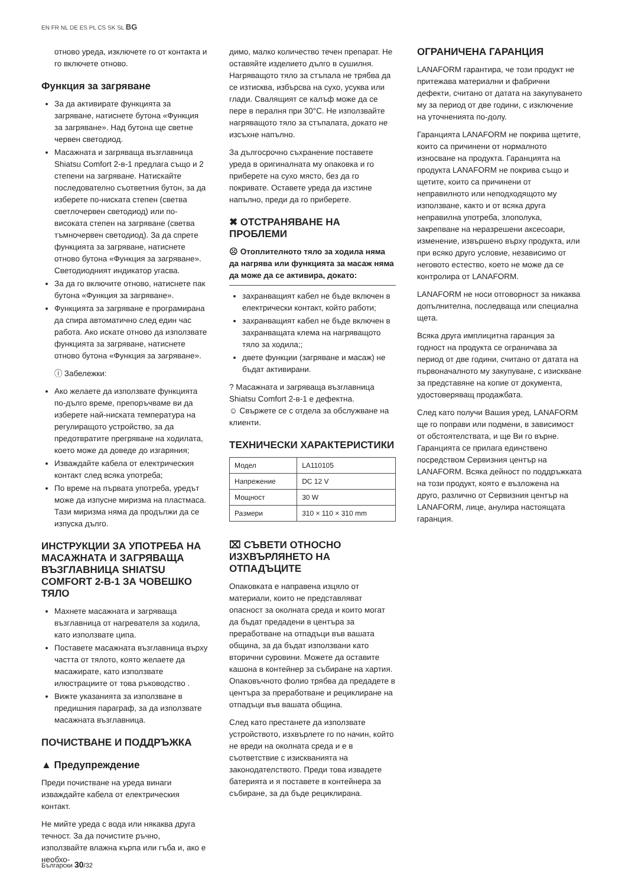EN FR NL DE ES PL CS SK SL BG
отново уреда, изключете го от контакта и го включете отново.
Функция за загряване
За да активирате функцията за загряване, натиснете бутона «Функция за загряване». Над бутона ще светне червен светодиод.
Масажната и загряваща възглавница Shiatsu Comfort 2-в-1 предлага също и 2 степени на загряване. Натискайте последователно съответния бутон, за да изберете по-ниската степен (светва светлочервен светодиод) или по-високата степен на загряване (светва тъмночервен светодиод). За да спрете функцията за загряване, натиснете отново бутона «Функция за загряване». Светодиодният индикатор угасва.
За да го включите отново, натиснете пак бутона «Функция за загряване».
Функцията за загряване е програмирана да спира автоматично след един час работа. Ако искате отново да използвате функцията за загряване, натиснете отново бутона «Функция за загряване».
ⓘ Забележки:
Ако желаете да използвате функцията по-дълго време, препоръчваме ви да изберете най-ниската температура на регулиращото устройство, за да предотвратите прегряване на ходилата, което може да доведе до изгаряния;
Изваждайте кабела от електрическия контакт след всяка употреба;
По време на първата употреба, уредът може да изпусне миризма на пластмаса. Тази миризма няма да продължи да се изпуска дълго.
ИНСТРУКЦИИ ЗА УПОТРЕБА НА МАСАЖНАТА И ЗАГРЯВАЩА ВЪЗГЛАВНИЦА SHIATSU COMFORT 2-В-1 ЗА ЧОВЕШКО ТЯЛО
Махнете масажната и загряваща възглавница от нагревателя за ходила, като използвате ципа.
Поставете масажната възглавница върху частта от тялото, която желаете да масажирате, като използвате илюстрациите от това ръководство .
Вижте указанията за използване в предишния параграф, за да използвате масажната възглавница.
ПОЧИСТВАНЕ И ПОДДРЪЖКА
▲ Предупреждение
Преди почистване на уреда винаги изваждайте кабела от електрическия контакт.
Не мийте уреда с вода или някаква друга течност. За да почистите ръчно, използвайте влажна кърпа или гъба и, ако е необхо-
димо, малко количество течен препарат. Не оставяйте изделието дълго в сушилня. Нагряващото тяло за стъпала не трябва да се изтисква, избърсва на сухо, усуква или глади. Свалящият се калъф може да се пере в пералня при 30°C. Не използвайте нагряващото тяло за стъпалата, докато не изсъхне напълно.
За дългосрочно съхранение поставете уреда в оригиналната му опаковка и го приберете на сухо място, без да го покривате. Оставете уреда да изстине напълно, преди да го приберете.
✖ ОТСТРАНЯВАНЕ НА ПРОБЛЕМИ
☹ Отоплителното тяло за ходила няма да нагрява или функцията за масаж няма да може да се активира, докато:
захранващият кабел не бъде включен в електрически контакт, който работи;
захранващият кабел не бъде включен в захранващата клема на нагряващото тяло за ходила;;
двете функции (загряване и масаж) не бъдат активирани.
? Масажната и загряваща възглавница Shiatsu Comfort 2-в-1 е дефектна.
☺ Свържете се с отдела за обслужване на клиенти.
ТЕХНИЧЕСКИ ХАРАКТЕРИСТИКИ
| Модел | LA110105 |
| Напрежение | DC 12 V |
| Мощност | 30 W |
| Размери | 310 × 110 × 310 mm |
⌧ СЪВЕТИ ОТНОСНО ИЗХВЪРЛЯНЕТО НА ОТПАДЪЦИТЕ
Опаковката е направена изцяло от материали, които не представляват опасност за околната среда и които могат да бъдат предадени в центъра за преработване на отпадъци във вашата община, за да бъдат използвани като вторични суровини. Можете да оставите кашона в контейнер за събиране на хартия. Опаковъчното фолио трябва да предадете в центъра за преработване и рециклиране на отпадъци във вашата община.
След като престанете да използвате устройството, изхвърлете го по начин, който не вреди на околната среда и е в съответствие с изискванията на законодателството. Преди това извадете батерията и я поставете в контейнера за събиране, за да бъде рециклирана.
ОГРАНИЧЕНА ГАРАНЦИЯ
LANAFORM гарантира, че този продукт не притежава материални и фабрични дефекти, считано от датата на закупуването му за период от две години, с изключение на уточненията по-долу.
Гаранцията LANAFORM не покрива щетите, които са причинени от нормалното износване на продукта. Гаранцията на продукта LANAFORM не покрива също и щетите, които са причинени от неправилното или неподходящото му използване, както и от всяка друга неправилна употреба, злополука, закрепване на неразрешени аксесоари, изменение, извършено върху продукта, или при всяко друго условие, независимо от неговото естество, което не може да се контролира от LANAFORM.
LANAFORM не носи отговорност за никаква допълнителна, последваща или специална щета.
Всяка друга имплицитна гаранция за годност на продукта се ограничава за период от две години, считано от датата на първоначалното му закупуване, с изискване за представяне на копие от документа, удостоверяващ продажбата.
След като получи Вашия уред, LANAFORM ще го поправи или подмени, в зависимост от обстоятелствата, и ще Ви го върне. Гаранцията се прилага единствено посредством Сервизния център на LANAFORM. Всяка дейност по поддръжката на този продукт, която е възложена на друго, различно от Сервизния център на LANAFORM, лице, анулира настоящата гаранция.
Български 30/32